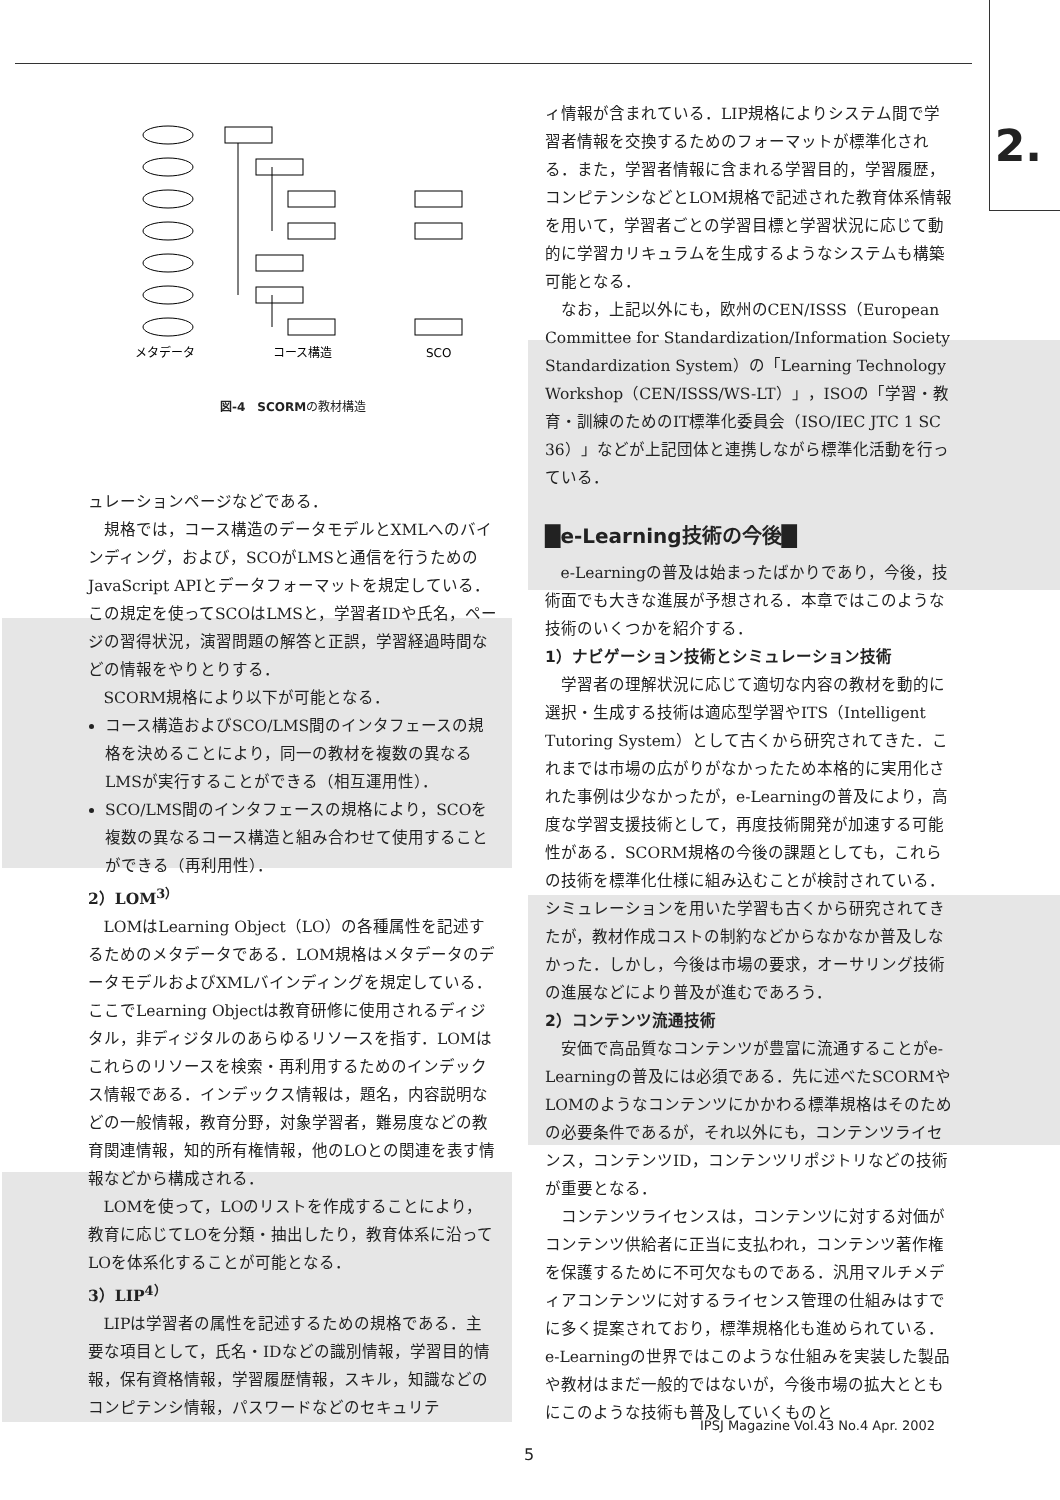2.
メタデータ
コース構造
SCO
図-4　SCORMの教材構造
ュレーションページなどである．
規格では，コース構造のデータモデルとXMLへのバインディング，および，SCOがLMSと通信を行うためのJavaScript APIとデータフォーマットを規定している．この規定を使ってSCOはLMSと，学習者IDや氏名，ページの習得状況，演習問題の解答と正誤，学習経過時間などの情報をやりとりする．
SCORM規格により以下が可能となる．
コース構造およびSCO/LMS間のインタフェースの規格を決めることにより，同一の教材を複数の異なるLMSが実行することができる（相互運用性）．
SCO/LMS間のインタフェースの規格により，SCOを複数の異なるコース構造と組み合わせて使用することができる（再利用性）．
2）LOM<sup>3）</sup>
LOMはLearning Object（LO）の各種属性を記述するためのメタデータである．LOM規格はメタデータのデータモデルおよびXMLバインディングを規定している．ここでLearning Objectは教育研修に使用されるディジタル，非ディジタルのあらゆるリソースを指す．LOMはこれらのリソースを検索・再利用するためのインデックス情報である．インデックス情報は，題名，内容説明などの一般情報，教育分野，対象学習者，難易度などの教育関連情報，知的所有権情報，他のLOとの関連を表す情報などから構成される．
LOMを使って，LOのリストを作成することにより，教育に応じてLOを分類・抽出したり，教育体系に沿ってLOを体系化することが可能となる．
3）LIP<sup>4）</sup>
LIPは学習者の属性を記述するための規格である．主要な項目として，氏名・IDなどの識別情報，学習目的情報，保有資格情報，学習履歴情報，スキル，知識などのコンピテンシ情報，パスワードなどのセキュリテ
ィ情報が含まれている．LIP規格によりシステム間で学習者情報を交換するためのフォーマットが標準化される．また，学習者情報に含まれる学習目的，学習履歴，コンピテンシなどとLOM規格で記述された教育体系情報を用いて，学習者ごとの学習目標と学習状況に応じて動的に学習カリキュラムを生成するようなシステムも構築可能となる．
なお，上記以外にも，欧州のCEN/ISSS（European Committee for Standardization/Information Society Standardization System）の「Learning Technology Workshop（CEN/ISSS/WS-LT）」，ISOの「学習・教育・訓練のためのIT標準化委員会（ISO/IEC JTC 1 SC 36）」などが上記団体と連携しながら標準化活動を行っている．
█e-Learning技術の今後█
e-Learningの普及は始まったばかりであり，今後，技術面でも大きな進展が予想される．本章ではこのような技術のいくつかを紹介する．
1）ナビゲーション技術とシミュレーション技術
学習者の理解状況に応じて適切な内容の教材を動的に選択・生成する技術は適応型学習やITS（Intelligent Tutoring System）として古くから研究されてきた．これまでは市場の広がりがなかったため本格的に実用化された事例は少なかったが，e-Learningの普及により，高度な学習支援技術として，再度技術開発が加速する可能性がある．SCORM規格の今後の課題としても，これらの技術を標準化仕様に組み込むことが検討されている．シミュレーションを用いた学習も古くから研究されてきたが，教材作成コストの制約などからなかなか普及しなかった．しかし，今後は市場の要求，オーサリング技術の進展などにより普及が進むであろう．
2）コンテンツ流通技術
安価で高品質なコンテンツが豊富に流通することがe-Learningの普及には必須である．先に述べたSCORMやLOMのようなコンテンツにかかわる標準規格はそのための必要条件であるが，それ以外にも，コンテンツライセンス，コンテンツID，コンテンツリポジトリなどの技術が重要となる．
コンテンツライセンスは，コンテンツに対する対価がコンテンツ供給者に正当に支払われ，コンテンツ著作権を保護するために不可欠なものである．汎用マルチメディアコンテンツに対するライセンス管理の仕組みはすでに多く提案されており，標準規格化も進められている．e-Learningの世界ではこのような仕組みを実装した製品や教材はまだ一般的ではないが，今後市場の拡大とともにこのような技術も普及していくものと
IPSJ Magazine Vol.43 No.4 Apr. 2002
5